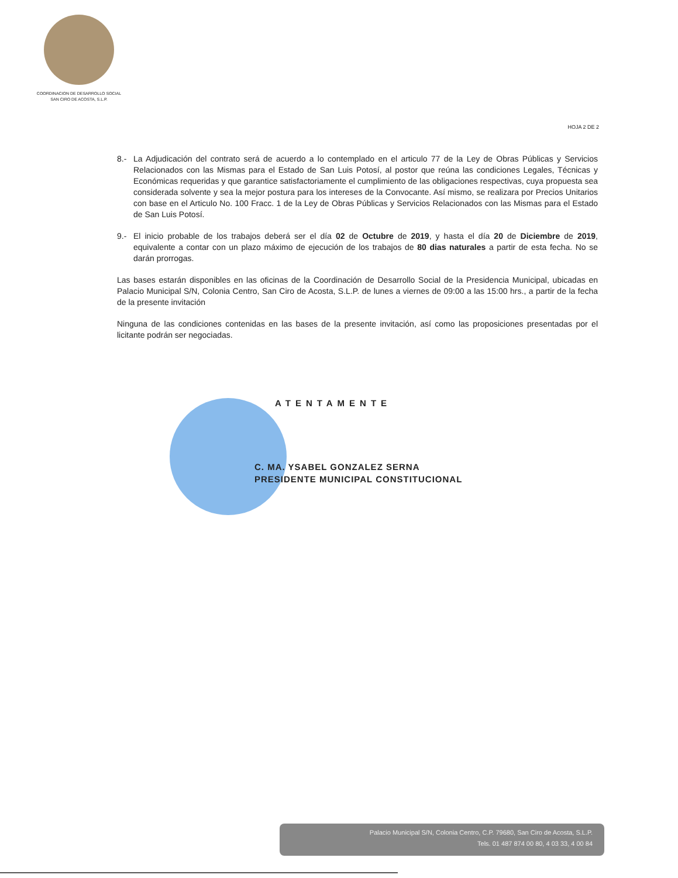COORDINACION DE DESARROLLO SOCIAL
SAN CIRO DE ACOSTA, S.L.P.
HOJA 2 DE 2
8.- La Adjudicación del contrato será de acuerdo a lo contemplado en el articulo 77 de la Ley de Obras Públicas y Servicios Relacionados con las Mismas para el Estado de San Luis Potosí, al postor que reúna las condiciones Legales, Técnicas y Económicas requeridas y que garantice satisfactoriamente el cumplimiento de las obligaciones respectivas, cuya propuesta sea considerada solvente y sea la mejor postura para los intereses de la Convocante. Así mismo, se realizara por Precios Unitarios con base en el Articulo No. 100 Fracc. 1 de la Ley de Obras Públicas y Servicios Relacionados con las Mismas para el Estado de San Luis Potosí.
9.- El inicio probable de los trabajos deberá ser el día 02 de Octubre de 2019, y hasta el día 20 de Diciembre de 2019, equivalente a contar con un plazo máximo de ejecución de los trabajos de 80 dias naturales a partir de esta fecha. No se darán prorrogas.
Las bases estarán disponibles en las oficinas de la Coordinación de Desarrollo Social de la Presidencia Municipal, ubicadas en Palacio Municipal S/N, Colonia Centro, San Ciro de Acosta, S.L.P. de lunes a viernes de 09:00 a las 15:00 hrs., a partir de la fecha de la presente invitación
Ninguna de las condiciones contenidas en las bases de la presente invitación, así como las proposiciones presentadas por el licitante podrán ser negociadas.
ATENTAMENTE
C. MA. YSABEL GONZALEZ SERNA
PRESIDENTE MUNICIPAL CONSTITUCIONAL
Palacio Municipal S/N, Colonia Centro, C.P. 79680, San Ciro de Acosta, S.L.P.
Tels. 01 487 874 00 80, 4 03 33, 4 00 84